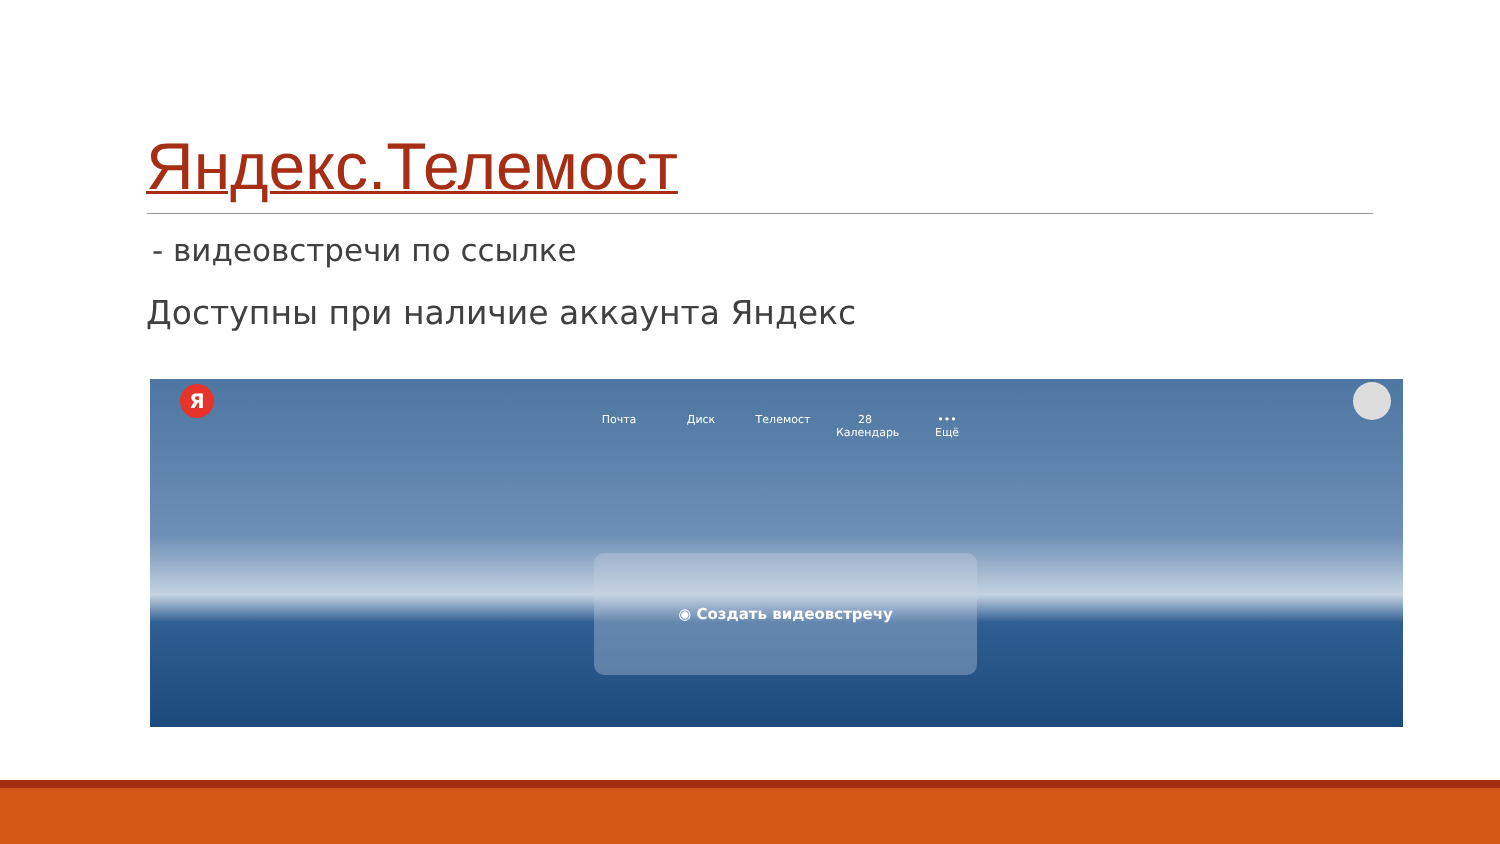Яндекс.Телемост
- видеовстречи по ссылке
Доступны при наличие аккаунта Яндекс
Я
Почта Диск Телемост 28
Календарь
•••
Ещё
◉ Создать видеовстречу